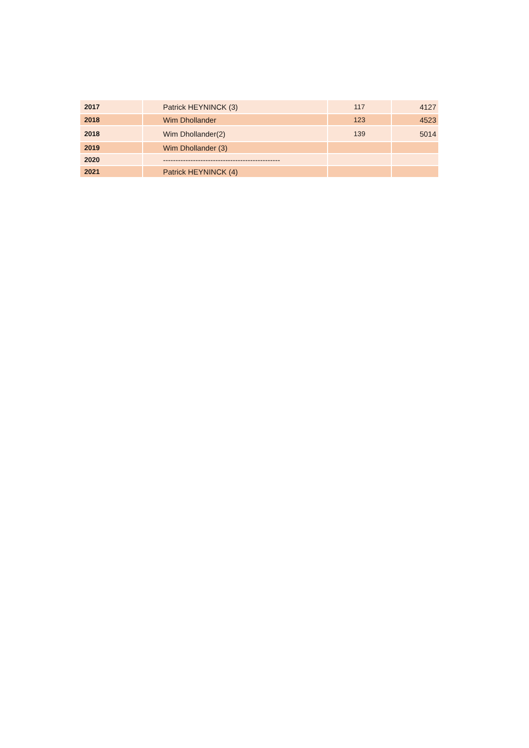| 2017 | Patrick HEYNINCK (3) | 117 | 4127 |
| 2018 | Wim Dhollander | 123 | 4523 |
| 2018 | Wim Dhollander(2) | 139 | 5014 |
| 2019 | Wim Dhollander (3) | | |
| 2020 | ----------------------------------------------- | | |
| 2021 | Patrick HEYNINCK (4) | | |